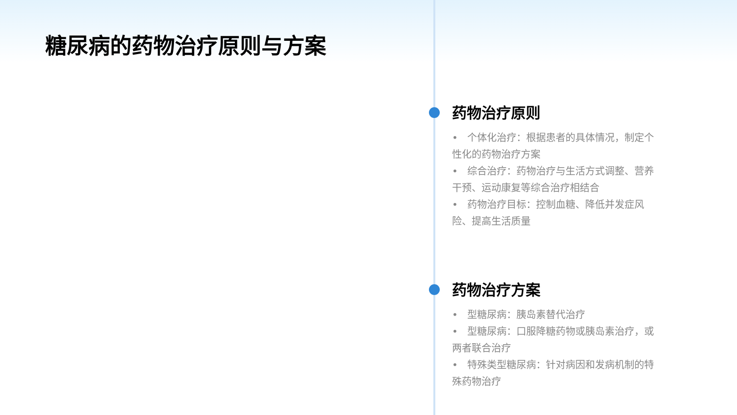糖尿病的药物治疗原则与方案
药物治疗原则
• 个体化治疗：根据患者的具体情况，制定个性化的药物治疗方案
• 综合治疗：药物治疗与生活方式调整、营养干预、运动康复等综合治疗相结合
• 药物治疗目标：控制血糖、降低并发症风险、提高生活质量
药物治疗方案
• 型糖尿病：胰岛素替代治疗
• 型糖尿病：口服降糖药物或胰岛素治疗，或两者联合治疗
• 特殊类型糖尿病：针对病因和发病机制的特殊药物治疗